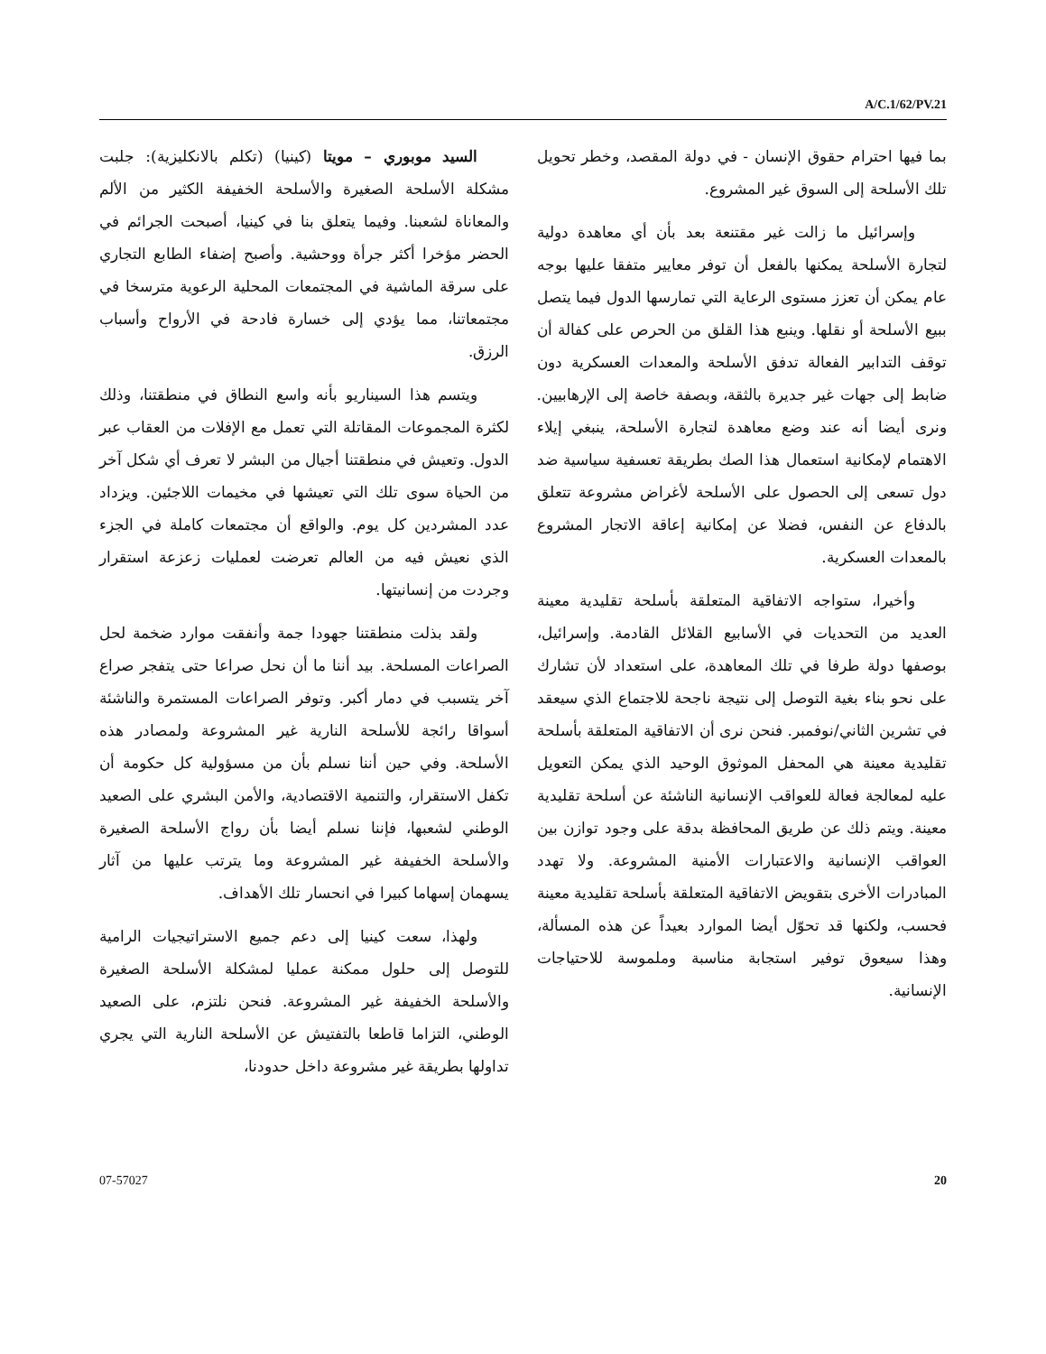A/C.1/62/PV.21
بما فيها احترام حقوق الإنسان - في دولة المقصد، وخطر تحويل تلك الأسلحة إلى السوق غير المشروع.
وإسرائيل ما زالت غير مقتنعة بعد بأن أي معاهدة دولية لتجارة الأسلحة يمكنها بالفعل أن توفر معايير متفقا عليها بوجه عام يمكن أن تعزز مستوى الرعاية التي تمارسها الدول فيما يتصل ببيع الأسلحة أو نقلها. وينبع هذا القلق من الحرص على كفالة أن توقف التدابير الفعالة تدفق الأسلحة والمعدات العسكرية دون ضابط إلى جهات غير جديرة بالثقة، وبصفة خاصة إلى الإرهابيين. ونرى أيضا أنه عند وضع معاهدة لتجارة الأسلحة، ينبغي إيلاء الاهتمام لإمكانية استعمال هذا الصك بطريقة تعسفية سياسية ضد دول تسعى إلى الحصول على الأسلحة لأغراض مشروعة تتعلق بالدفاع عن النفس، فضلا عن إمكانية إعاقة الاتجار المشروع بالمعدات العسكرية.
وأخيرا، ستواجه الاتفاقية المتعلقة بأسلحة تقليدية معينة العديد من التحديات في الأسابيع القلائل القادمة. وإسرائيل، بوصفها دولة طرفا في تلك المعاهدة، على استعداد لأن تشارك على نحو بناء بغية التوصل إلى نتيجة ناجحة للاجتماع الذي سيعقد في تشرين الثاني/نوفمبر. فنحن نرى أن الاتفاقية المتعلقة بأسلحة تقليدية معينة هي المحفل الموثوق الوحيد الذي يمكن التعويل عليه لمعالجة فعالة للعواقب الإنسانية الناشئة عن أسلحة تقليدية معينة. ويتم ذلك عن طريق المحافظة بدقة على وجود توازن بين العواقب الإنسانية والاعتبارات الأمنية المشروعة. ولا تهدد المبادرات الأخرى بتقويض الاتفاقية المتعلقة بأسلحة تقليدية معينة فحسب، ولكنها قد تحوّل أيضا الموارد بعيداً عن هذه المسألة، وهذا سيعوق توفير استجابة مناسبة وملموسة للاحتياجات الإنسانية.
السيد موبوري – مويتا (كينيا) (تكلم بالانكليزية): جلبت مشكلة الأسلحة الصغيرة والأسلحة الخفيفة الكثير من الألم والمعاناة لشعبنا. وفيما يتعلق بنا في كينيا، أصبحت الجرائم في الحضر مؤخرا أكثر جرأة ووحشية. وأصبح إضفاء الطابع التجاري على سرقة الماشية في المجتمعات المحلية الرعوية مترسخا في مجتمعاتنا، مما يؤدي إلى خسارة فادحة في الأرواح وأسباب الرزق.
ويتسم هذا السيناريو بأنه واسع النطاق في منطقتنا، وذلك لكثرة المجموعات المقاتلة التي تعمل مع الإفلات من العقاب عبر الدول. وتعيش في منطقتنا أجيال من البشر لا تعرف أي شكل آخر من الحياة سوى تلك التي تعيشها في مخيمات اللاجئين. ويزداد عدد المشردين كل يوم. والواقع أن مجتمعات كاملة في الجزء الذي نعيش فيه من العالم تعرضت لعمليات زعزعة استقرار وجردت من إنسانيتها.
ولقد بذلت منطقتنا جهودا جمة وأنفقت موارد ضخمة لحل الصراعات المسلحة. بيد أننا ما أن نحل صراعا حتى يتفجر صراع آخر يتسبب في دمار أكبر. وتوفر الصراعات المستمرة والناشئة أسواقا رائجة للأسلحة النارية غير المشروعة ولمصادر هذه الأسلحة. وفي حين أننا نسلم بأن من مسؤولية كل حكومة أن تكفل الاستقرار، والتنمية الاقتصادية، والأمن البشري على الصعيد الوطني لشعبها، فإننا نسلم أيضا بأن رواج الأسلحة الصغيرة والأسلحة الخفيفة غير المشروعة وما يترتب عليها من آثار يسهمان إسهاما كبيرا في انحسار تلك الأهداف.
ولهذا، سعت كينيا إلى دعم جميع الاستراتيجيات الرامية للتوصل إلى حلول ممكنة عمليا لمشكلة الأسلحة الصغيرة والأسلحة الخفيفة غير المشروعة. فنحن نلتزم، على الصعيد الوطني، التزاما قاطعا بالتفتيش عن الأسلحة النارية التي يجري تداولها بطريقة غير مشروعة داخل حدودنا،
07-57027 20